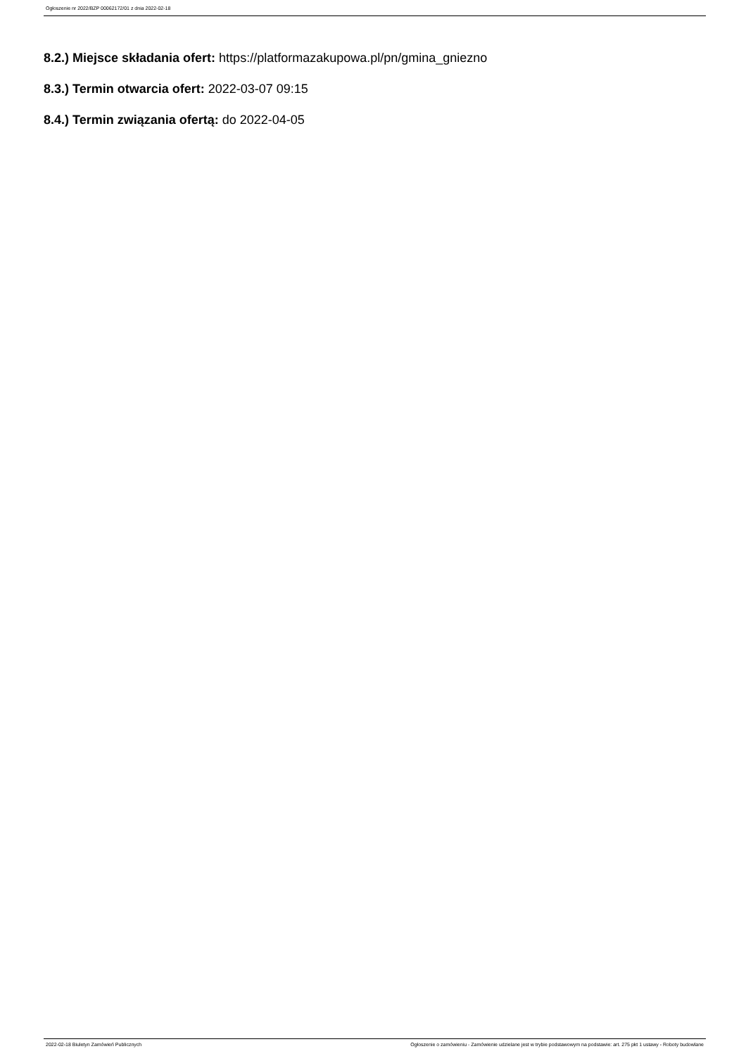Ogłoszenie nr 2022/BZP 00062172/01 z dnia 2022-02-18
8.2.) Miejsce składania ofert: https://platformazakupowa.pl/pn/gmina_gniezno
8.3.) Termin otwarcia ofert: 2022-03-07 09:15
8.4.) Termin związania ofertą: do 2022-04-05
2022-02-18 Biuletyn Zamówień Publicznych Ogłoszenie o zamówieniu - Zamówienie udzielane jest w trybie podstawowym na podstawie: art. 275 pkt 1 ustawy - Roboty budowlane